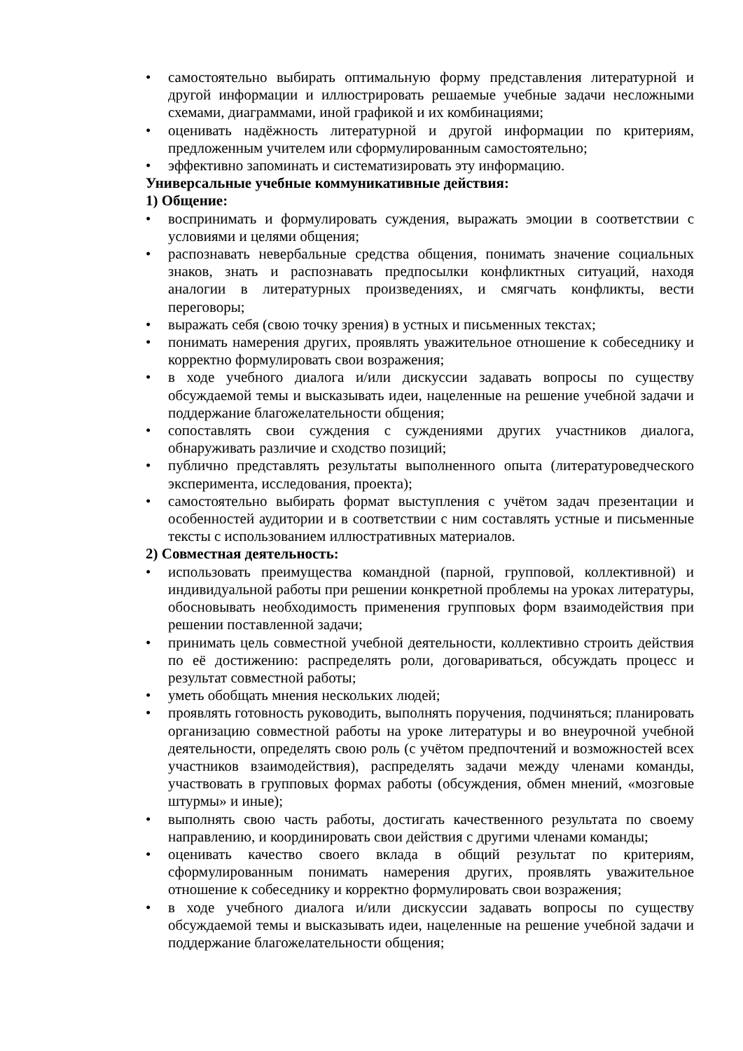• самостоятельно выбирать оптимальную форму представления литературной и другой информации и иллюстрировать решаемые учебные задачи несложными схемами, диаграммами, иной графикой и их комбинациями;
• оценивать надёжность литературной и другой информации по критериям, предложенным учителем или сформулированным самостоятельно;
• эффективно запоминать и систематизировать эту информацию.
Универсальные учебные коммуникативные действия:
1) Общение:
• воспринимать и формулировать суждения, выражать эмоции в соответствии с условиями и целями общения;
• распознавать невербальные средства общения, понимать значение социальных знаков, знать и распознавать предпосылки конфликтных ситуаций, находя аналогии в литературных произведениях, и смягчать конфликты, вести переговоры;
• выражать себя (свою точку зрения) в устных и письменных текстах;
• понимать намерения других, проявлять уважительное отношение к собеседнику и корректно формулировать свои возражения;
• в ходе учебного диалога и/или дискуссии задавать вопросы по существу обсуждаемой темы и высказывать идеи, нацеленные на решение учебной задачи и поддержание благожелательности общения;
• сопоставлять свои суждения с суждениями других участников диалога, обнаруживать различие и сходство позиций;
• публично представлять результаты выполненного опыта (литературоведческого эксперимента, исследования, проекта);
• самостоятельно выбирать формат выступления с учётом задач презентации и особенностей аудитории и в соответствии с ним составлять устные и письменные тексты с использованием иллюстративных материалов.
2) Совместная деятельность:
• использовать преимущества командной (парной, групповой, коллективной) и индивидуальной работы при решении конкретной проблемы на уроках литературы, обосновывать необходимость применения групповых форм взаимодействия при решении поставленной задачи;
• принимать цель совместной учебной деятельности, коллективно строить действия по её достижению: распределять роли, договариваться, обсуждать процесс и результат совместной работы;
• уметь обобщать мнения нескольких людей;
• проявлять готовность руководить, выполнять поручения, подчиняться; планировать организацию совместной работы на уроке литературы и во внеурочной учебной деятельности, определять свою роль (с учётом предпочтений и возможностей всех участников взаимодействия), распределять задачи между членами команды, участвовать в групповых формах работы (обсуждения, обмен мнений, «мозговые штурмы» и иные);
• выполнять свою часть работы, достигать качественного результата по своему направлению, и координировать свои действия с другими членами команды;
• оценивать качество своего вклада в общий результат по критериям, сформулированным понимать намерения других, проявлять уважительное отношение к собеседнику и корректно формулировать свои возражения;
• в ходе учебного диалога и/или дискуссии задавать вопросы по существу обсуждаемой темы и высказывать идеи, нацеленные на решение учебной задачи и поддержание благожелательности общения;